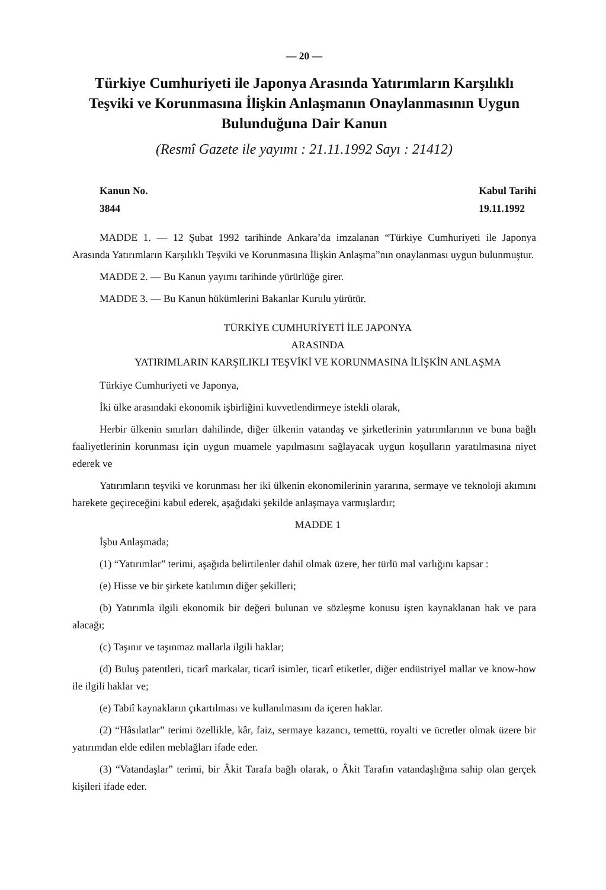— 20 —
Türkiye Cumhuriyeti ile Japonya Arasında Yatırımların Karşılıklı Teşviki ve Korunmasına İlişkin Anlaşmanın Onaylanmasının Uygun Bulunduğuna Dair Kanun
(Resmî Gazete ile yayımı : 21.11.1992 Sayı : 21412)
Kanun No.
3844
Kabul Tarihi
19.11.1992
MADDE 1. — 12 Şubat 1992 tarihinde Ankara’da imzalanan “Türkiye Cumhuriyeti ile Japonya Arasında Yatırımların Karşılıklı Teşviki ve Korunmasına İlişkin Anlaşma”nın onaylanması uygun bulunmuştur.
MADDE 2. — Bu Kanun yayımı tarihinde yürürlüğe girer.
MADDE 3. — Bu Kanun hükümlerini Bakanlar Kurulu yürütür.
TÜRKİYE CUMHURİYETİ İLE JAPONYA
ARASINDA
YATIRIMLARIN KARŞILIKLI TEŞVİKİ VE KORUNMASINA İLİŞKİN ANLAŞMA
Türkiye Cumhuriyeti ve Japonya,
İki ülke arasındaki ekonomik işbirliğini kuvvetlendirmeye istekli olarak,
Herbir ülkenin sınırları dahilinde, diğer ülkenin vatandaş ve şirketlerinin yatırımlarının ve buna bağlı faaliyetlerinin korunması için uygun muamele yapılmasını sağlayacak uygun koşulların yaratılmasına niyet ederek ve
Yatırımların teşviki ve korunması her iki ülkenin ekonomilerinin yararına, sermaye ve teknoloji akımını harekete geçireceğini kabul ederek, aşağıdaki şekilde anlaşmaya varmışlardır;
MADDE 1
İşbu Anlaşmada;
(1) “Yatırımlar” terimi, aşağıda belirtilenler dahil olmak üzere, her türlü mal varlığını kapsar :
(e) Hisse ve bir şirkete katılımın diğer şekilleri;
(b) Yatırımla ilgili ekonomik bir değeri bulunan ve sözleşme konusu işten kaynaklanan hak ve para alacağı;
(c) Taşınır ve taşınmaz mallarla ilgili haklar;
(d) Buluş patentleri, ticarî markalar, ticarî isimler, ticarî etiketler, diğer endüstriyel mallar ve know-how ile ilgili haklar ve;
(e) Tabiî kaynakların çıkartılması ve kullanılmasını da içeren haklar.
(2) “Hâsılatlar” terimi özellikle, kâr, faiz, sermaye kazancı, temettü, royalti ve ücretler olmak üzere bir yatırımdan elde edilen meblağları ifade eder.
(3) “Vatandaşlar” terimi, bir Âkit Tarafa bağlı olarak, o Âkit Tarafın vatandaşlığına sahip olan gerçek kişileri ifade eder.